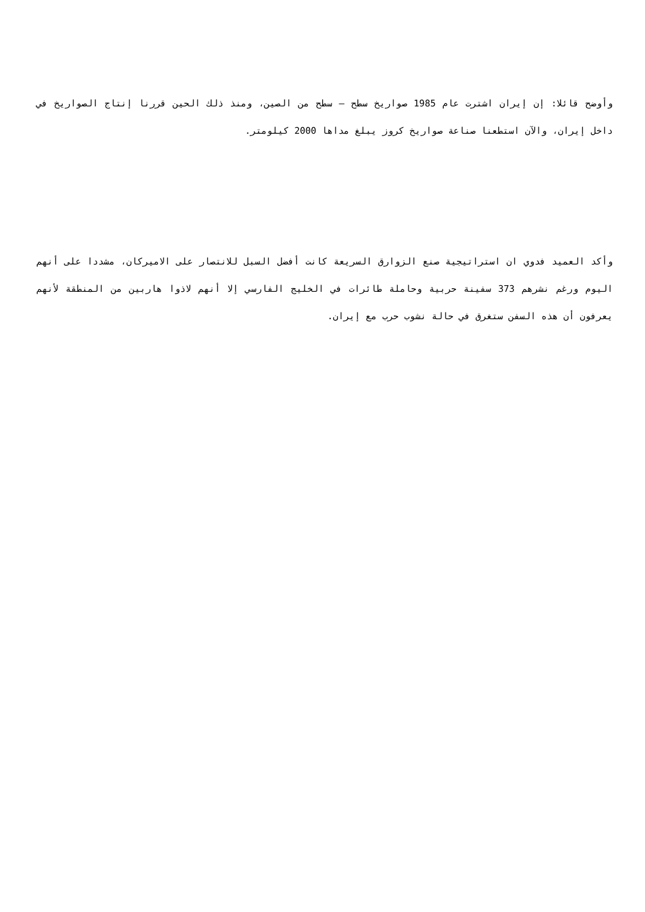وأوضح قائلا: إن إيران اشترت عام 1985 صواريخ سطح – سطح من الصين، ومنذ ذلك الحين قررنا إنتاج الصواريخ في داخل إيران، والآن استطعنا صناعة صواريخ كروز يبلغ مداها 2000 كيلومتر.
وأكد العميد فدوي ان استراتيجية صنع الزوارق السريعة كانت أفضل السبل للانتصار على الاميركان، مشددا على أنهم اليوم ورغم نشرهم 373 سفينة حربية وحاملة طائرات في الخليج الفارسي إلا أنهم لاذوا هاربين من المنطقة لأنهم يعرفون أن هذه السفن ستغرق في حالة نشوب حرب مع إيران.